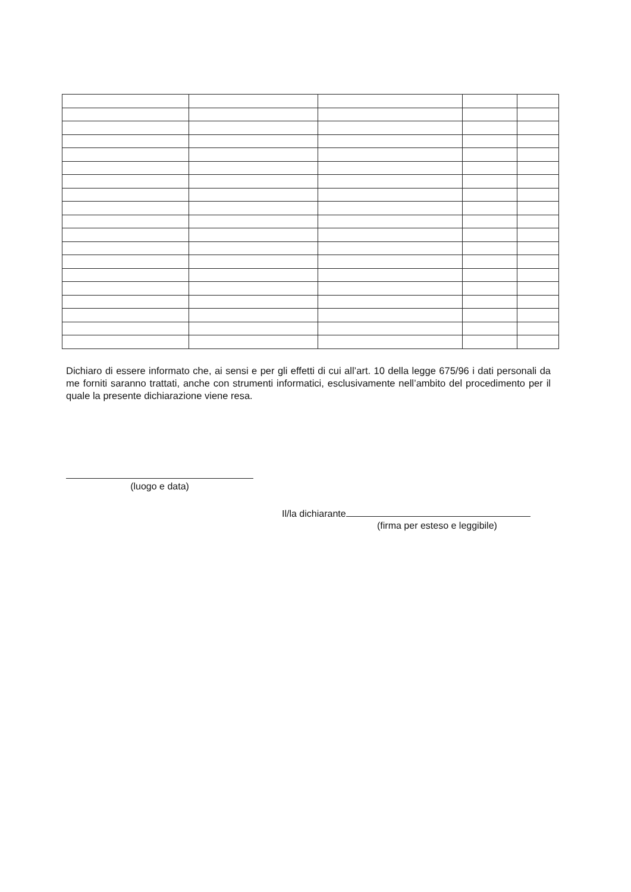Dichiaro di essere informato che, ai sensi e per gli effetti di cui all’art. 10 della legge 675/96 i dati personali da me forniti saranno trattati, anche con strumenti informatici, esclusivamente nell’ambito del procedimento per il quale la presente dichiarazione viene resa.
(luogo e data)
Il/la dichiarante
(firma per esteso e leggibile)